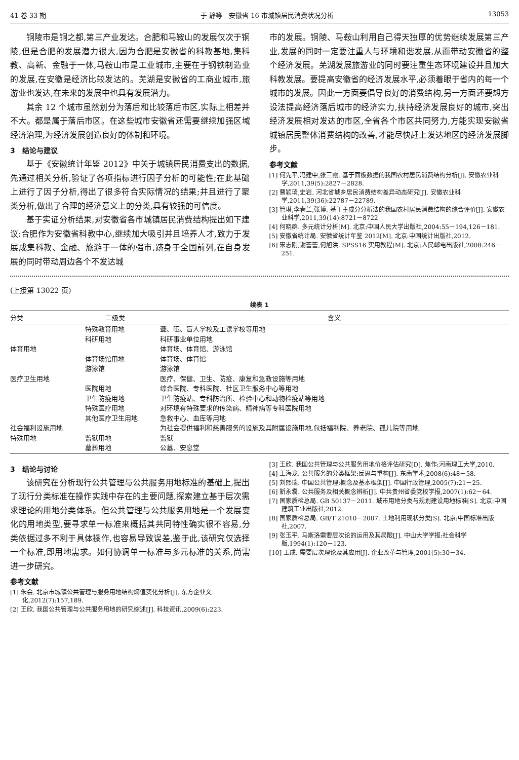41 卷 33 期 于 静等　安徽省 16 市城镇居民消费状况分析 13053
铜陵市是铜之都,第三产业发达。合肥和马鞍山的发展仅次于铜陵,但是合肥的发展潜力很大,因为合肥是安徽省的科教基地,集科教、高新、金融于一体,马鞍山市是工业城市,主要在于钢铁制造业的发展,在安徽是经济比较发达的。芜湖是安徽省的工商业城市,旅游业也发达,在未来的发展中也具有发展潜力。
其余 12 个城市虽然划分为落后和比较落后市区,实际上相差并不大。都是属于落后市区。在这些城市安徽省还需要继续加强区域经济治理,为经济发展创造良好的体制和环境。
3　结论与建议
基于《安徽统计年鉴 2012》中关于城镇居民消费支出的数据,先通过相关分析,验证了各项指标进行因子分析的可能性;在此基础上进行了因子分析,得出了很多符合实际情况的结果;并且进行了聚类分析,做出了合理的经济意义上的分类,具有较强的可信度。
基于实证分析结果,对安徽省各市城镇居民消费结构提出如下建议:合肥作为安徽省科教中心,继续加大吸引并且培养人才,致力于发展成集科教、金融、旅游于一体的强市,跻身于全国前列,在自身发展的同时带动周边各个不发达城
市的发展。铜陵、马鞍山利用自己得天独厚的优势继续发展第三产业,发展的同时一定要注重人与环境和谐发展,从而带动安徽省的整个经济发展。芜湖发展旅游业的同时要注重生态环境建设并且加大科教发展。要提高安徽省的经济发展水平,必须着眼于省内的每一个城市的发展。因此一方面要倡导良好的消费结构,另一方面还要想方设法提高经济落后城市的经济实力,扶持经济发展良好的城市,突出经济发展相对发达的市区,全省各个市区共同努力,方能实现安徽省城镇居民整体消费结构的改善,才能尽快赶上发达地区的经济发展脚步。
参考文献
[1] 何先平,冯建中,张三霞. 基于面板数据的我国农村居民消费结构分析[J]. 安徽农业科学,2011,39(5):2827－2828.
[2] 曹颖琦,史岩. 河北省城乡居民消费结构差异动态研究[J]. 安徽农业科学,2011,39(36):22787－22789.
[3] 管琳,李春兰,张博. 基于主成分分析法的我国农村居民消费结构的综合评价[J]. 安徽农业科学,2011,39(14):8721－8722
[4] 何晓群. 多元统计分析[M]. 北京:中国人民大学出版社,2004:55－194,126－181.
[5] 安徽省统计局. 安徽省统计年鉴 2012[M]. 北京:中国统计出版社,2012.
[6] 宋志刚,谢蕾蕾,何旭洪. SPSS16 实用教程[M]. 北京:人民邮电出版社,2008:246－251.
(上接第 13022 页)
续表 1
| 分类 | 二级类 | 含义 |
| --- | --- | --- |
| | 特殊教育用地 | 聋、哑、盲人学校及工读学校等用地 |
| | 科研用地 | 科研事业单位用地 |
| 体育用地 | | 体育场、体育馆、游泳馆 |
| | 体育场馆用地 | 体育场、体育馆 |
| | 游泳馆 | 游泳馆 |
| 医疗卫生用地 | | 医疗、保健、卫生、防疫、康复和急救设施等用地 |
| | 医院用地 | 综合医院、专科医院、社区卫生服务中心等用地 |
| | 卫生防疫用地 | 卫生防疫站、专科防治所、检验中心和动物检疫站等用地 |
| | 特殊医疗用地 | 对环境有特殊要求的传染病、精神病等专科医院用地 |
| | 其他医疗卫生用地 | 急救中心、血库等用地 |
| 社会福利设施用地 | | 为社会提供福利和慈善服务的设施及其附属设施用地,包括福利院、养老院、孤儿院等用地 |
| 特殊用地 | 监狱用地 | 监狱 |
| | 墓葬用地 | 公墓、安息堂 |
3　结论与讨论
该研究在分析现行公共管理与公共服务用地标准的基础上,提出了现行分类标准在操作实践中存在的主要问题,探索建立基于层次需求理论的用地分类体系。但公共管理与公共服务用地是一个发展变化的用地类型,要寻求单一标准来概括其共同特性确实很不容易,分类依据过多不利于具体操作,也容易导致误差,鉴于此,该研究仅选择一个标准,即用地需求。如何协调单一标准与多元标准的关系,尚需进一步研究。
参考文献
[1] 朱会. 北京市城镇公共管理与服务用地结构熵值变化分析[J]. 东方企业文化,2012(7):157,189.
[2] 王欣. 我国公共管理与公共服务用地的研究综述[J]. 科技资讯,2009(6):223.
[3] 王欣. 我国公共管理与公共服务用地价格评估研究[D]. 焦作:河南理工大学,2010.
[4] 王海龙. 公共服务的分类框架:反思与重构[J]. 东南学术,2008(6):48－58.
[5] 刘熙瑞. 中国公共管理:概念及基本框架[J]. 中国行政管理,2005(7):21－25.
[6] 靳永翥. 公共服务及相关概念辨析[J]. 中共贵州省委党校学报,2007(1):62－64.
[7] 国家质检总局. GB 50137－2011. 城市用地分类与规划建设用地标准[S]. 北京:中国建筑工业出版社,2012.
[8] 国家质检总局. GB/T 21010－2007. 土地利用现状分类[S]. 北京:中国标准出版社,2007.
[9] 张玉平. 马斯洛需要层次论的运用及其局限[J]. 中山大学学报:社会科学版,1994(1):120－123.
[10] 王成. 需要层次理论及其应用[J]. 企业改革与管理,2001(5):30－34.